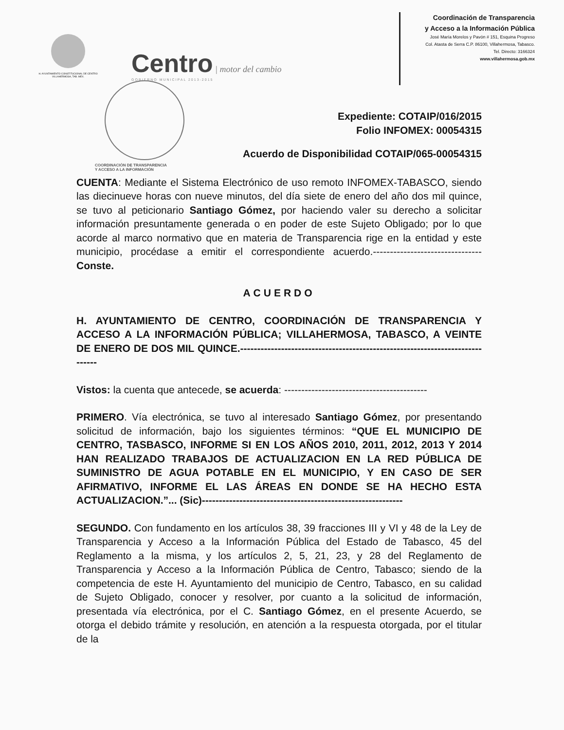H. AYUNTAMIENTO CONSTITUCIONAL DE CENTRO VILLAHERMOSA, TAB. MEX.
Centro | motor del cambio
GOBIERNO MUNICIPAL 2013-2015
Coordinación de Transparencia
y Acceso a la Información Pública
José María Morelos y Pavón # 151, Esquina Progreso
Col. Atasta de Serra C.P. 86100, Villahermosa, Tabasco.
Tel. Directo: 3166324
www.villahermosa.gob.mx
COORDINACIÓN DE TRANSPARENCIA
Y ACCESO A LA INFORMACIÓN
Expediente: COTAIP/016/2015
Folio INFOMEX: 00054315
Acuerdo de Disponibilidad COTAIP/065-00054315
CUENTA: Mediante el Sistema Electrónico de uso remoto INFOMEX-TABASCO, siendo las diecinueve horas con nueve minutos, del día siete de enero del año dos mil quince, se tuvo al peticionario Santiago Gómez, por haciendo valer su derecho a solicitar información presuntamente generada o en poder de este Sujeto Obligado; por lo que acorde al marco normativo que en materia de Transparencia rige en la entidad y este municipio, procédase a emitir el correspondiente acuerdo.--------------------------------Conste.
ACUERDO
H. AYUNTAMIENTO DE CENTRO, COORDINACIÓN DE TRANSPARENCIA Y ACCESO A LA INFORMACIÓN PÚBLICA; VILLAHERMOSA, TABASCO, A VEINTE DE ENERO DE DOS MIL QUINCE.-----------------------------------------------------------------------------
Vistos: la cuenta que antecede, se acuerda: ------------------------------------------
PRIMERO. Vía electrónica, se tuvo al interesado Santiago Gómez, por presentando solicitud de información, bajo los siguientes términos: “QUE EL MUNICIPIO DE CENTRO, TASBASCO, INFORME SI EN LOS AÑOS 2010, 2011, 2012, 2013 Y 2014 HAN REALIZADO TRABAJOS DE ACTUALIZACION EN LA RED PÚBLICA DE SUMINISTRO DE AGUA POTABLE EN EL MUNICIPIO, Y EN CASO DE SER AFIRMATIVO, INFORME EL LAS ÁREAS EN DONDE SE HA HECHO ESTA ACTUALIZACION.”... (Sic)-----------------------------------------------------------
SEGUNDO. Con fundamento en los artículos 38, 39 fracciones III y VI y 48 de la Ley de Transparencia y Acceso a la Información Pública del Estado de Tabasco, 45 del Reglamento a la misma, y los artículos 2, 5, 21, 23, y 28 del Reglamento de Transparencia y Acceso a la Información Pública de Centro, Tabasco; siendo de la competencia de este H. Ayuntamiento del municipio de Centro, Tabasco, en su calidad de Sujeto Obligado, conocer y resolver, por cuanto a la solicitud de información, presentada vía electrónica, por el C. Santiago Gómez, en el presente Acuerdo, se otorga el debido trámite y resolución, en atención a la respuesta otorgada, por el titular de la